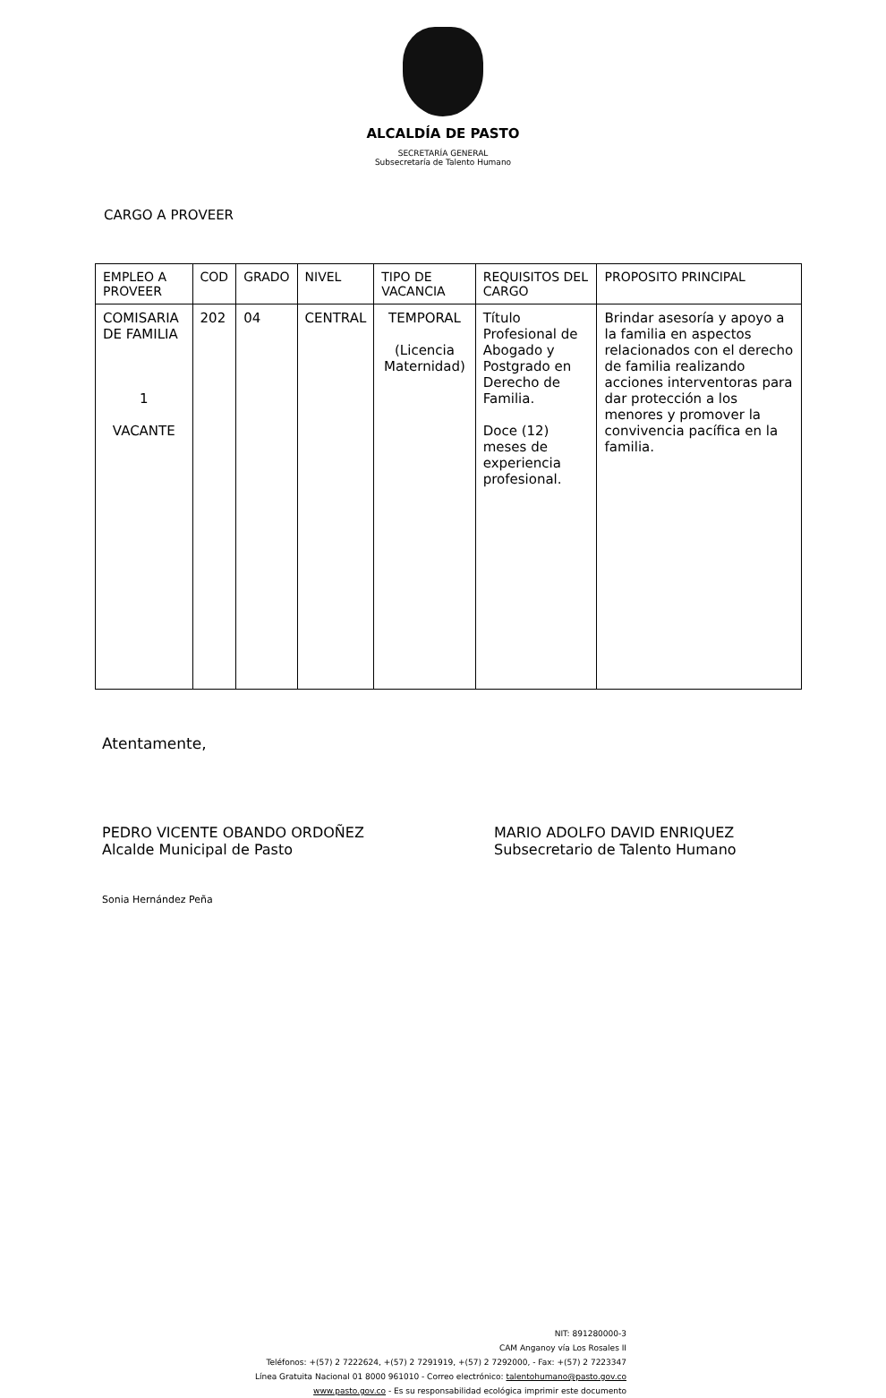ALCALDÍA DE PASTO
SECRETARÍA GENERAL
Subsecretaría de Talento Humano
CARGO A PROVEER
| EMPLEO A PROVEER | COD | GRADO | NIVEL | TIPO DE VACANCIA | REQUISITOS DEL CARGO | PROPOSITO PRINCIPAL |
| --- | --- | --- | --- | --- | --- | --- |
| COMISARIA DE FAMILIA 1 VACANTE | 202 | 04 | CENTRAL | TEMPORAL (Licencia Maternidad) | Título Profesional de Abogado y Postgrado en Derecho de Familia. Doce (12) meses de experiencia profesional. | Brindar asesoría y apoyo a la familia en aspectos relacionados con el derecho de familia realizando acciones interventoras para dar protección a los menores y promover la convivencia pacífica en la familia. |
Atentamente,
PEDRO VICENTE OBANDO ORDOÑEZ
Alcalde Municipal de Pasto
MARIO ADOLFO DAVID ENRIQUEZ
Subsecretario de Talento Humano
Sonia Hernández Peña
NIT: 891280000-3
CAM Anganoy vía Los Rosales II
Teléfonos: +(57) 2 7222624, +(57) 2 7291919, +(57) 2 7292000, - Fax: +(57) 2 7223347
Línea Gratuita Nacional 01 8000 961010 - Correo electrónico: talentohumano@pasto.gov.co
www.pasto.gov.co - Es su responsabilidad ecológica imprimir este documento